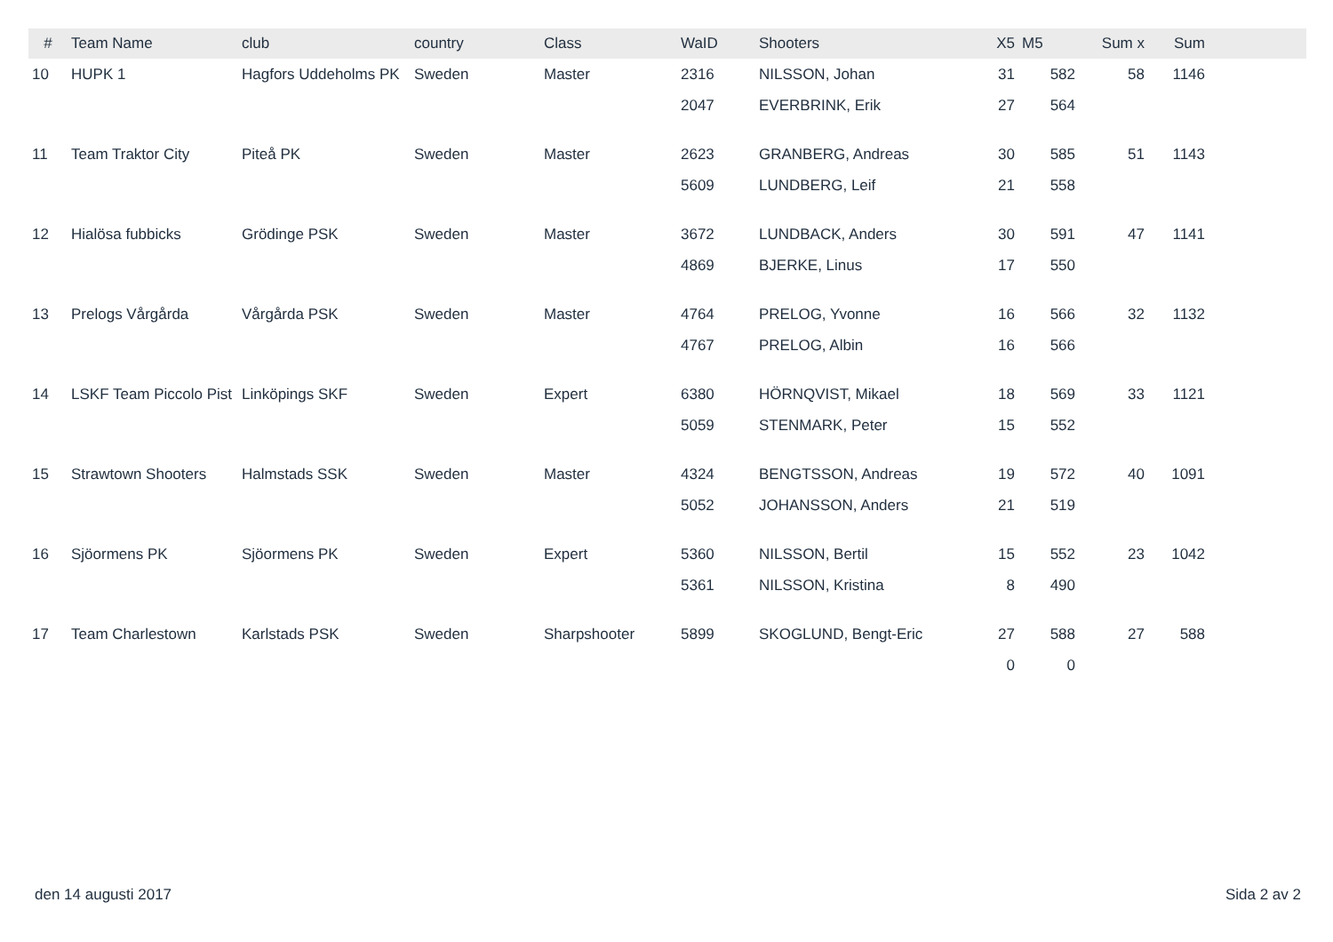| # | Team Name | club | country | Class | WaID | Shooters | X5 | M5 | Sum x | Sum | |
| --- | --- | --- | --- | --- | --- | --- | --- | --- | --- | --- | --- |
| 10 | HUPK 1 | Hagfors Uddeholms PK | Sweden | Master | 2316 | NILSSON, Johan | 31 | 582 | 58 | 1146 | |
| | | | | | 2047 | EVERBRINK, Erik | 27 | 564 | | | |
| 11 | Team Traktor City | Piteå PK | Sweden | Master | 2623 | GRANBERG, Andreas | 30 | 585 | 51 | 1143 | |
| | | | | | 5609 | LUNDBERG, Leif | 21 | 558 | | | |
| 12 | Hialösa fubbicks | Grödinge PSK | Sweden | Master | 3672 | LUNDBACK, Anders | 30 | 591 | 47 | 1141 | |
| | | | | | 4869 | BJERKE, Linus | 17 | 550 | | | |
| 13 | Prelogs Vårgårda | Vårgårda PSK | Sweden | Master | 4764 | PRELOG, Yvonne | 16 | 566 | 32 | 1132 | |
| | | | | | 4767 | PRELOG, Albin | 16 | 566 | | | |
| 14 | LSKF Team Piccolo Pist | Linköpings SKF | Sweden | Expert | 6380 | HÖRNQVIST, Mikael | 18 | 569 | 33 | 1121 | |
| | | | | | 5059 | STENMARK, Peter | 15 | 552 | | | |
| 15 | Strawtown Shooters | Halmstads SSK | Sweden | Master | 4324 | BENGTSSON, Andreas | 19 | 572 | 40 | 1091 | |
| | | | | | 5052 | JOHANSSON, Anders | 21 | 519 | | | |
| 16 | Sjöormens PK | Sjöormens PK | Sweden | Expert | 5360 | NILSSON, Bertil | 15 | 552 | 23 | 1042 | |
| | | | | | 5361 | NILSSON, Kristina | 8 | 490 | | | |
| 17 | Team Charlestown | Karlstads PSK | Sweden | Sharpshooter | 5899 | SKOGLUND, Bengt-Eric | 27 | 588 | 27 | 588 | |
| | | | | | | | 0 | 0 | | | |
den 14 augusti 2017 Sida 2 av 2